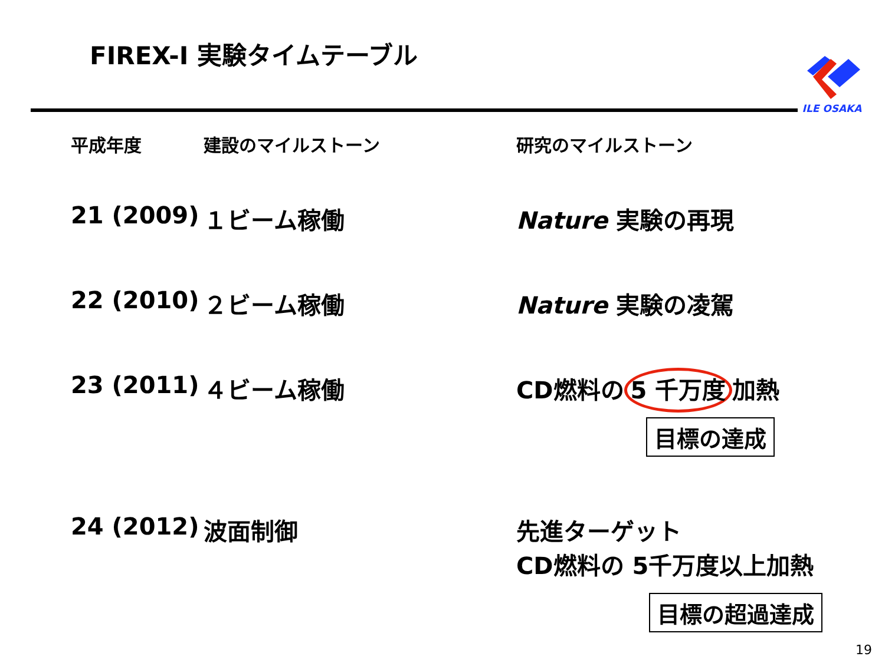FIREX-I 実験タイムテーブル
ILE OSAKA
| 平成年度 | 建設のマイルストーン | 研究のマイルストーン |
| --- | --- | --- |
| 21 (2009) | １ビーム稼働 | Nature 実験の再現 |
| 22 (2010) | ２ビーム稼働 | Nature 実験の凌駕 |
| 23 (2011) | ４ビーム稼働 | CD燃料の 5 千万度 加熱 目標の達成 |
| 24 (2012) | 波面制御 | 先進ターゲット CD燃料の 5千万度以上加熱 目標の超過達成 |
19